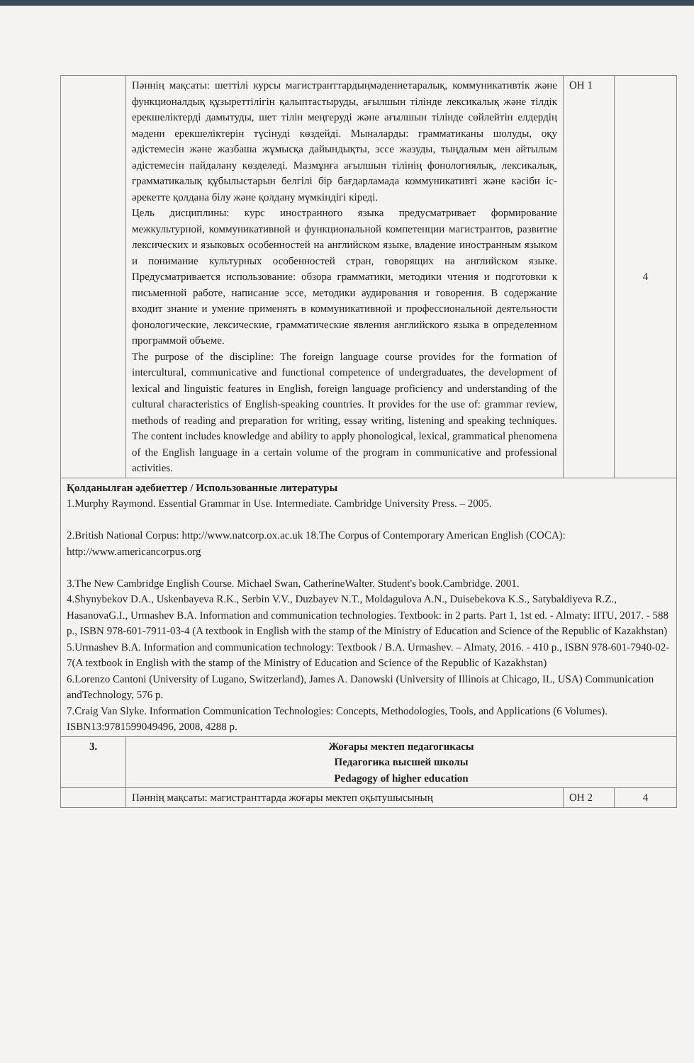| | Пәннің мақсаты: шеттілі курсы магистранттардыңмәдениетаралық, коммуникативтік және функционалдық құзыреттілігін қалыптастыруды, ағылшын тілінде лексикалық және тілдік ерекшеліктерді дамытуды, шет тілін меңгеруді және ағылшын тілінде сөйлейтін елдердің мәдени ерекшеліктерін түсінуді көздейді. Мыналарды: грамматиканы шолуды, оқу әдістемесін және жазбаша жұмысқа дайындықты, эссе жазуды, тыңдалым мен айтылым әдістемесін пайдалану көзделеді. Мазмұнға ағылшын тілінің фонологиялық, лексикалық, грамматикалық құбылыстарын белгілі бір бағдарламада коммуникативті және кәсіби іс-әрекетте қолдана білу және қолдану мүмкіндігі кіреді. Цель дисциплины: курс иностранного языка предусматривает формирование межкультурной, коммуникативной и функциональной компетенции магистрантов, развитие лексических и языковых особенностей на английском языке, владение иностранным языком и понимание культурных особенностей стран, говорящих на английском языке. Предусматривается использование: обзора грамматики, методики чтения и подготовки к письменной работе, написание эссе, методики аудирования и говорения. В содержание входит знание и умение применять в коммуникативной и профессиональной деятельности фонологические, лексические, грамматические явления английского языка в определенном программой объеме. The purpose of the discipline: The foreign language course provides for the formation of intercultural, communicative and functional competence of undergraduates, the development of lexical and linguistic features in English, foreign language proficiency and understanding of the cultural characteristics of English-speaking countries. It provides for the use of: grammar review, methods of reading and preparation for writing, essay writing, listening and speaking techniques. The content includes knowledge and ability to apply phonological, lexical, grammatical phenomena of the English language in a certain volume of the program in communicative and professional activities. | ОН 1 | 4 |
| Қолданылған әдебиеттер / Использованные литературы 1.Murphy Raymond. Essential Grammar in Use. Intermediate. Cambridge University Press. – 2005. 2.British National Corpus: http://www.natcorp.ox.ac.uk 18.The Corpus of Contemporary American English (COCA): http://www.americancorpus.org 3.The New Cambridge English Course. Michael Swan, CatherineWalter. Student's book.Cambridge. 2001. 4.Shynybekov D.A., Uskenbayeva R.K., Serbin V.V., Duzbayev N.T., Moldagulova A.N., Duisebekova K.S., Satybaldiyeva R.Z., HasanovaG.I., Urmashev B.A. Information and communication technologies. Textbook: in 2 parts. Part 1, 1st ed. - Almaty: IITU, 2017. - 588 p., ISBN 978-601-7911-03-4 (A textbook in English with the stamp of the Ministry of Education and Science of the Republic of Kazakhstan) 5.Urmashev B.A. Information and communication technology: Textbook / B.A. Urmashev. – Almaty, 2016. - 410 p., ISBN 978-601-7940-02-7(A textbook in English with the stamp of the Ministry of Education and Science of the Republic of Kazakhstan) 6.Lorenzo Cantoni (University of Lugano, Switzerland), James A. Danowski (University of Illinois at Chicago, IL, USA) Communication andTechnology, 576 p. 7.Craig Van Slyke. Information Communication Technologies: Concepts, Methodologies, Tools, and Applications (6 Volumes). ISBN13:9781599049496, 2008, 4288 p. | | | |
| 3. | Жоғары мектеп педагогикасы Педагогика высшей школы Pedagogy of higher education | | |
| | Пәннің мақсаты: магистранттарда жоғары мектеп оқытушысының | ОН 2 | 4 |